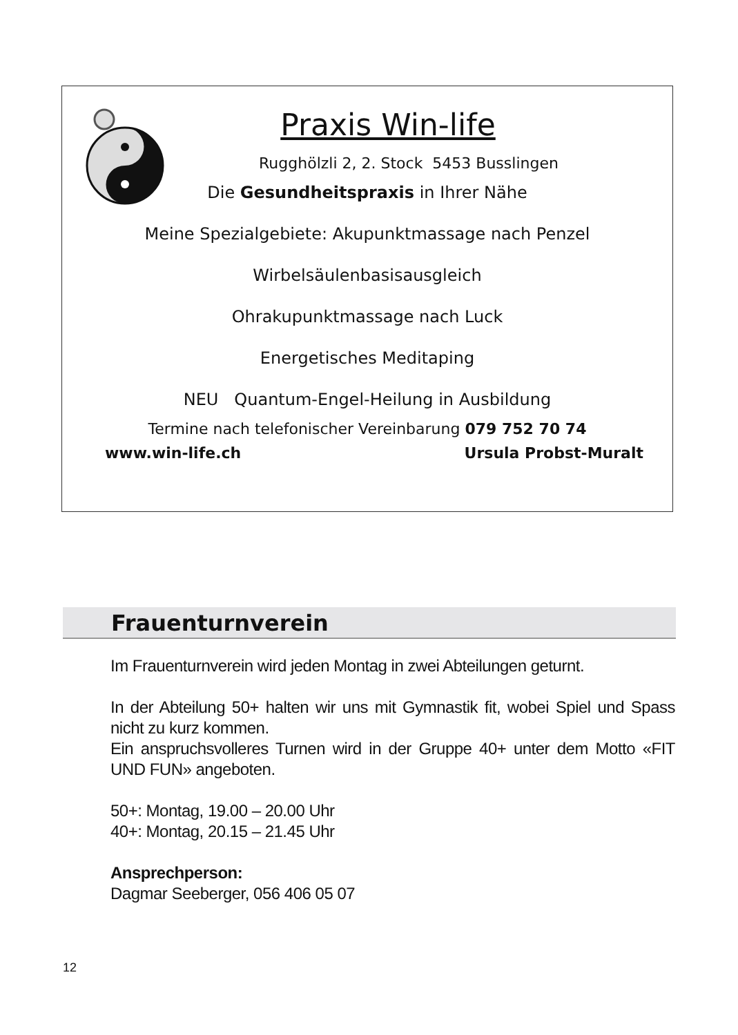Praxis Win-life
Rugghölzli 2, 2. Stock 5453 Busslingen
Die Gesundheitspraxis in Ihrer Nähe
Meine Spezialgebiete: Akupunktmassage nach Penzel
Wirbelsäulenbasisausgleich
Ohrakupunktmassage nach Luck
Energetisches Meditaping
NEU Quantum-Engel-Heilung in Ausbildung
Termine nach telefonischer Vereinbarung 079 752 70 74
www.win-life.ch Ursula Probst-Muralt
Frauenturnverein
Im Frauenturnverein wird jeden Montag in zwei Abteilungen geturnt.
In der Abteilung 50+ halten wir uns mit Gymnastik fit, wobei Spiel und Spass nicht zu kurz kommen.
Ein anspruchsvolleres Turnen wird in der Gruppe 40+ unter dem Motto «FIT UND FUN» angeboten.
50+: Montag, 19.00 – 20.00 Uhr
40+: Montag, 20.15 – 21.45 Uhr
Ansprechperson:
Dagmar Seeberger, 056 406 05 07
12